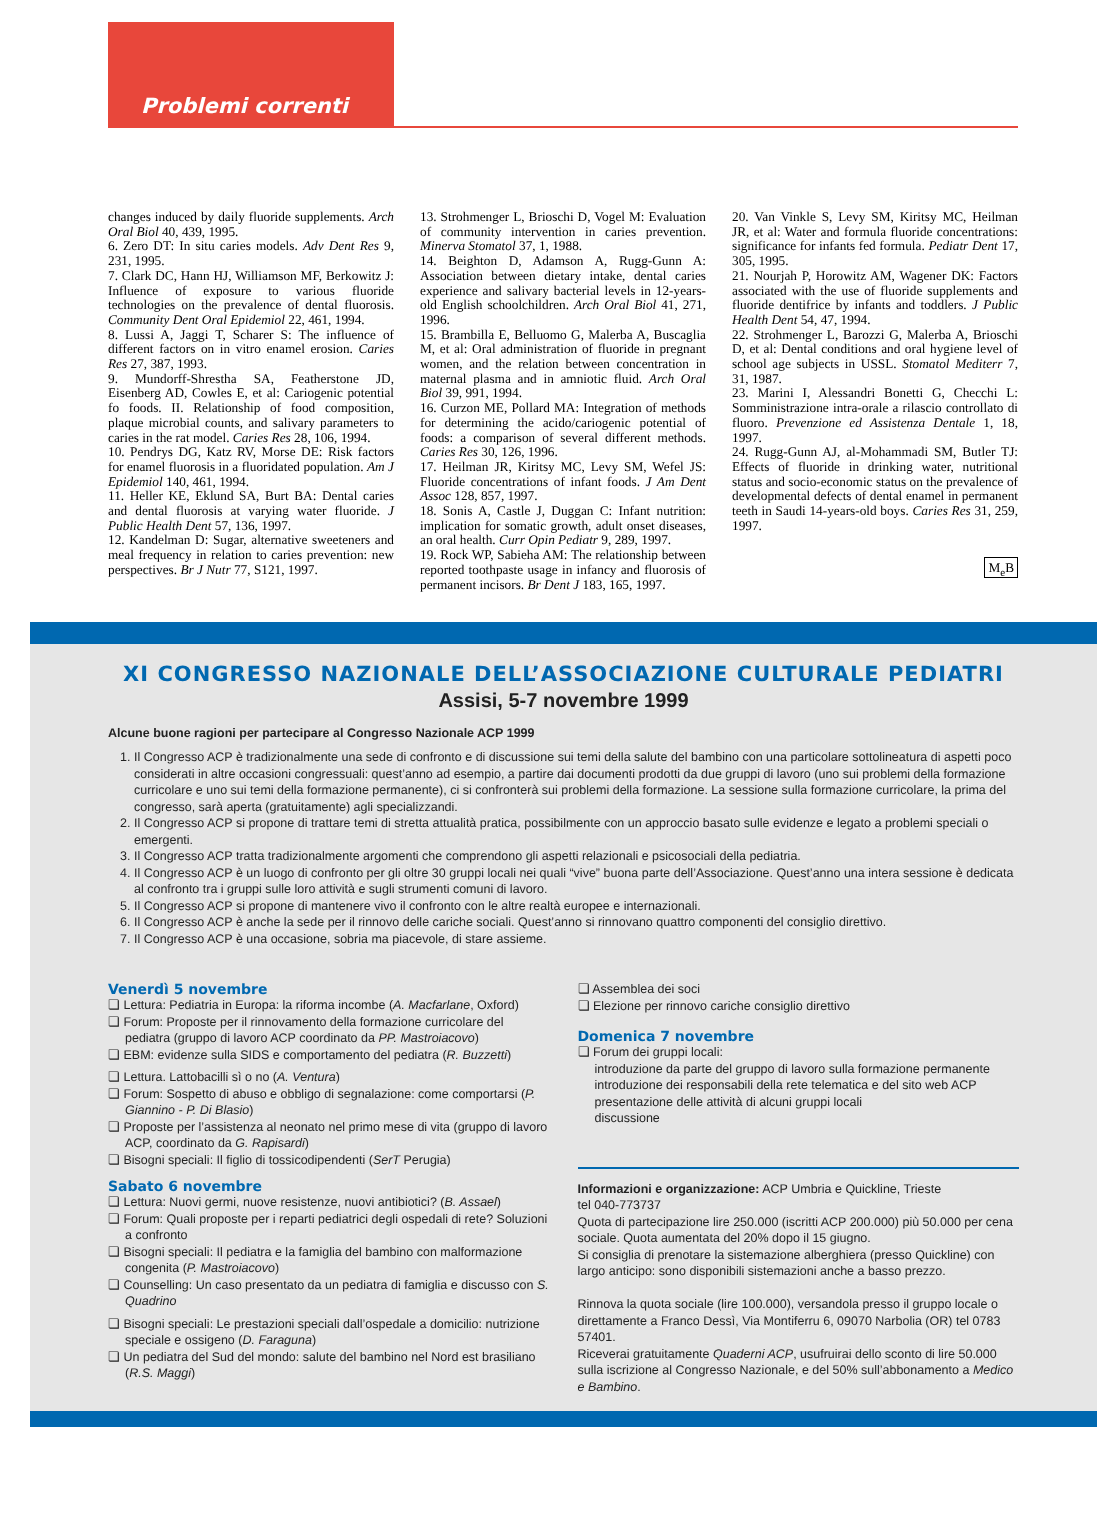Problemi correnti
changes induced by daily fluoride supplements. Arch Oral Biol 40, 439, 1995.
6. Zero DT: In situ caries models. Adv Dent Res 9, 231, 1995.
7. Clark DC, Hann HJ, Williamson MF, Berkowitz J: Influence of exposure to various fluoride technologies on the prevalence of dental fluorosis. Community Dent Oral Epidemiol 22, 461, 1994.
8. Lussi A, Jaggi T, Scharer S: The influence of different factors on in vitro enamel erosion. Caries Res 27, 387, 1993.
9. Mundorff-Shrestha SA, Featherstone JD, Eisenberg AD, Cowles E, et al: Cariogenic potential fo foods. II. Relationship of food composition, plaque microbial counts, and salivary parameters to caries in the rat model. Caries Res 28, 106, 1994.
10. Pendrys DG, Katz RV, Morse DE: Risk factors for enamel fluorosis in a fluoridated population. Am J Epidemiol 140, 461, 1994.
11. Heller KE, Eklund SA, Burt BA: Dental caries and dental fluorosis at varying water fluoride. J Public Health Dent 57, 136, 1997.
12. Kandelman D: Sugar, alternative sweeteners and meal frequency in relation to caries prevention: new perspectives. Br J Nutr 77, S121, 1997.
13. Strohmenger L, Brioschi D, Vogel M: Evaluation of community intervention in caries prevention. Minerva Stomatol 37, 1, 1988.
14. Beighton D, Adamson A, Rugg-Gunn A: Association between dietary intake, dental caries experience and salivary bacterial levels in 12-years-old English schoolchildren. Arch Oral Biol 41, 271, 1996.
15. Brambilla E, Belluomo G, Malerba A, Buscaglia M, et al: Oral administration of fluoride in pregnant women, and the relation between concentration in maternal plasma and in amniotic fluid. Arch Oral Biol 39, 991, 1994.
16. Curzon ME, Pollard MA: Integration of methods for determining the acido/cariogenic potential of foods: a comparison of several different methods. Caries Res 30, 126, 1996.
17. Heilman JR, Kiritsy MC, Levy SM, Wefel JS: Fluoride concentrations of infant foods. J Am Dent Assoc 128, 857, 1997.
18. Sonis A, Castle J, Duggan C: Infant nutrition: implication for somatic growth, adult onset diseases, an oral health. Curr Opin Pediatr 9, 289, 1997.
19. Rock WP, Sabieha AM: The relationship between reported toothpaste usage in infancy and fluorosis of permanent incisors. Br Dent J 183, 165, 1997.
20. Van Vinkle S, Levy SM, Kiritsy MC, Heilman JR, et al: Water and formula fluoride concentrations: significance for infants fed formula. Pediatr Dent 17, 305, 1995.
21. Nourjah P, Horowitz AM, Wagener DK: Factors associated with the use of fluoride supplements and fluoride dentifrice by infants and toddlers. J Public Health Dent 54, 47, 1994.
22. Strohmenger L, Barozzi G, Malerba A, Brioschi D, et al: Dental conditions and oral hygiene level of school age subjects in USSL. Stomatol Mediterr 7, 31, 1987.
23. Marini I, Alessandri Bonetti G, Checchi L: Somministrazione intra-orale a rilascio controllato di fluoro. Prevenzione ed Assistenza Dentale 1, 18, 1997.
24. Rugg-Gunn AJ, al-Mohammadi SM, Butler TJ: Effects of fluoride in drinking water, nutritional status and socio-economic status on the prevalence of developmental defects of dental enamel in permanent teeth in Saudi 14-years-old boys. Caries Res 31, 259, 1997.
M<sub>e</sub>B
XI CONGRESSO NAZIONALE DELL’ASSOCIAZIONE CULTURALE PEDIATRI
Assisi, 5-7 novembre 1999
Alcune buone ragioni per partecipare al Congresso Nazionale ACP 1999
1. Il Congresso ACP è tradizionalmente una sede di confronto e di discussione sui temi della salute del bambino con una particolare sottolineatura di aspetti poco considerati in altre occasioni congressuali: quest’anno ad esempio, a partire dai documenti prodotti da due gruppi di lavoro (uno sui problemi della formazione curricolare e uno sui temi della formazione permanente), ci si confronterà sui problemi della formazione. La sessione sulla formazione curricolare, la prima del congresso, sarà aperta (gratuitamente) agli specializzandi.
2. Il Congresso ACP si propone di trattare temi di stretta attualità pratica, possibilmente con un approccio basato sulle evidenze e legato a problemi speciali o emergenti.
3. Il Congresso ACP tratta tradizionalmente argomenti che comprendono gli aspetti relazionali e psicosociali della pediatria.
4. Il Congresso ACP è un luogo di confronto per gli oltre 30 gruppi locali nei quali “vive” buona parte dell’Associazione. Quest’anno una intera sessione è dedicata al confronto tra i gruppi sulle loro attività e sugli strumenti comuni di lavoro.
5. Il Congresso ACP si propone di mantenere vivo il confronto con le altre realtà europee e internazionali.
6. Il Congresso ACP è anche la sede per il rinnovo delle cariche sociali. Quest’anno si rinnovano quattro componenti del consiglio direttivo.
7. Il Congresso ACP è una occasione, sobria ma piacevole, di stare assieme.
Venerdì 5 novembre
❏ Lettura: Pediatria in Europa: la riforma incombe (A. Macfarlane, Oxford)
❏ Forum: Proposte per il rinnovamento della formazione curricolare del pediatra (gruppo di lavoro ACP coordinato da PP. Mastroiacovo)
❏ EBM: evidenze sulla SIDS e comportamento del pediatra (R. Buzzetti)
❏ Lettura. Lattobacilli sì o no (A. Ventura)
❏ Forum: Sospetto di abuso e obbligo di segnalazione: come comportarsi (P. Giannino - P. Di Blasio)
❏ Proposte per l’assistenza al neonato nel primo mese di vita (gruppo di lavoro ACP, coordinato da G. Rapisardi)
❏ Bisogni speciali: Il figlio di tossicodipendenti (SerT Perugia)
Sabato 6 novembre
❏ Lettura: Nuovi germi, nuove resistenze, nuovi antibiotici? (B. Assael)
❏ Forum: Quali proposte per i reparti pediatrici degli ospedali di rete? Soluzioni a confronto
❏ Bisogni speciali: Il pediatra e la famiglia del bambino con malformazione congenita (P. Mastroiacovo)
❏ Counselling: Un caso presentato da un pediatra di famiglia e discusso con S. Quadrino
❏ Bisogni speciali: Le prestazioni speciali dall’ospedale a domicilio: nutrizione speciale e ossigeno (D. Faraguna)
❏ Un pediatra del Sud del mondo: salute del bambino nel Nord est brasiliano (R.S. Maggi)
❏ Assemblea dei soci
❏ Elezione per rinnovo cariche consiglio direttivo
Domenica 7 novembre
❏ Forum dei gruppi locali:
introduzione da parte del gruppo di lavoro sulla formazione permanente
introduzione dei responsabili della rete telematica e del sito web ACP
presentazione delle attività di alcuni gruppi locali
discussione
Informazioni e organizzazione: ACP Umbria e Quickline, Trieste
tel 040-773737
Quota di partecipazione lire 250.000 (iscritti ACP 200.000) più 50.000 per cena sociale. Quota aumentata del 20% dopo il 15 giugno.
Si consiglia di prenotare la sistemazione alberghiera (presso Quickline) con largo anticipo: sono disponibili sistemazioni anche a basso prezzo.
Rinnova la quota sociale (lire 100.000), versandola presso il gruppo locale o direttamente a Franco Dessì, Via Montiferru 6, 09070 Narbolia (OR) tel 0783 57401.
Riceverai gratuitamente Quaderni ACP, usufruirai dello sconto di lire 50.000 sulla iscrizione al Congresso Nazionale, e del 50% sull’abbonamento a Medico e Bambino.